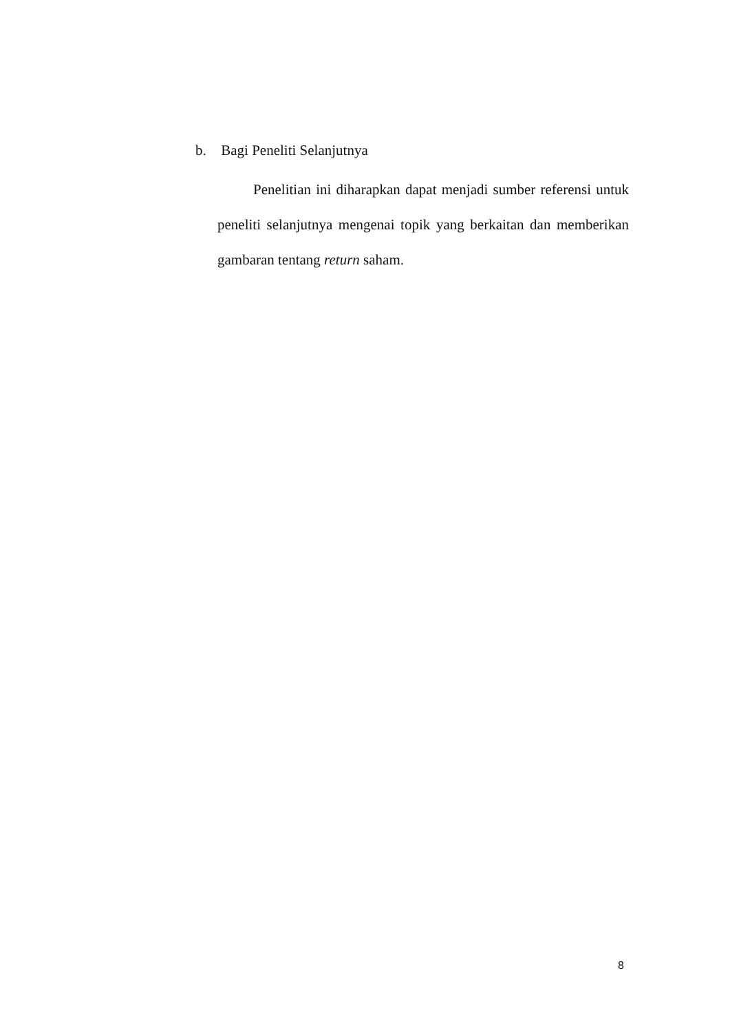b. Bagi Peneliti Selanjutnya
Penelitian ini diharapkan dapat menjadi sumber referensi untuk peneliti selanjutnya mengenai topik yang berkaitan dan memberikan gambaran tentang return saham.
8